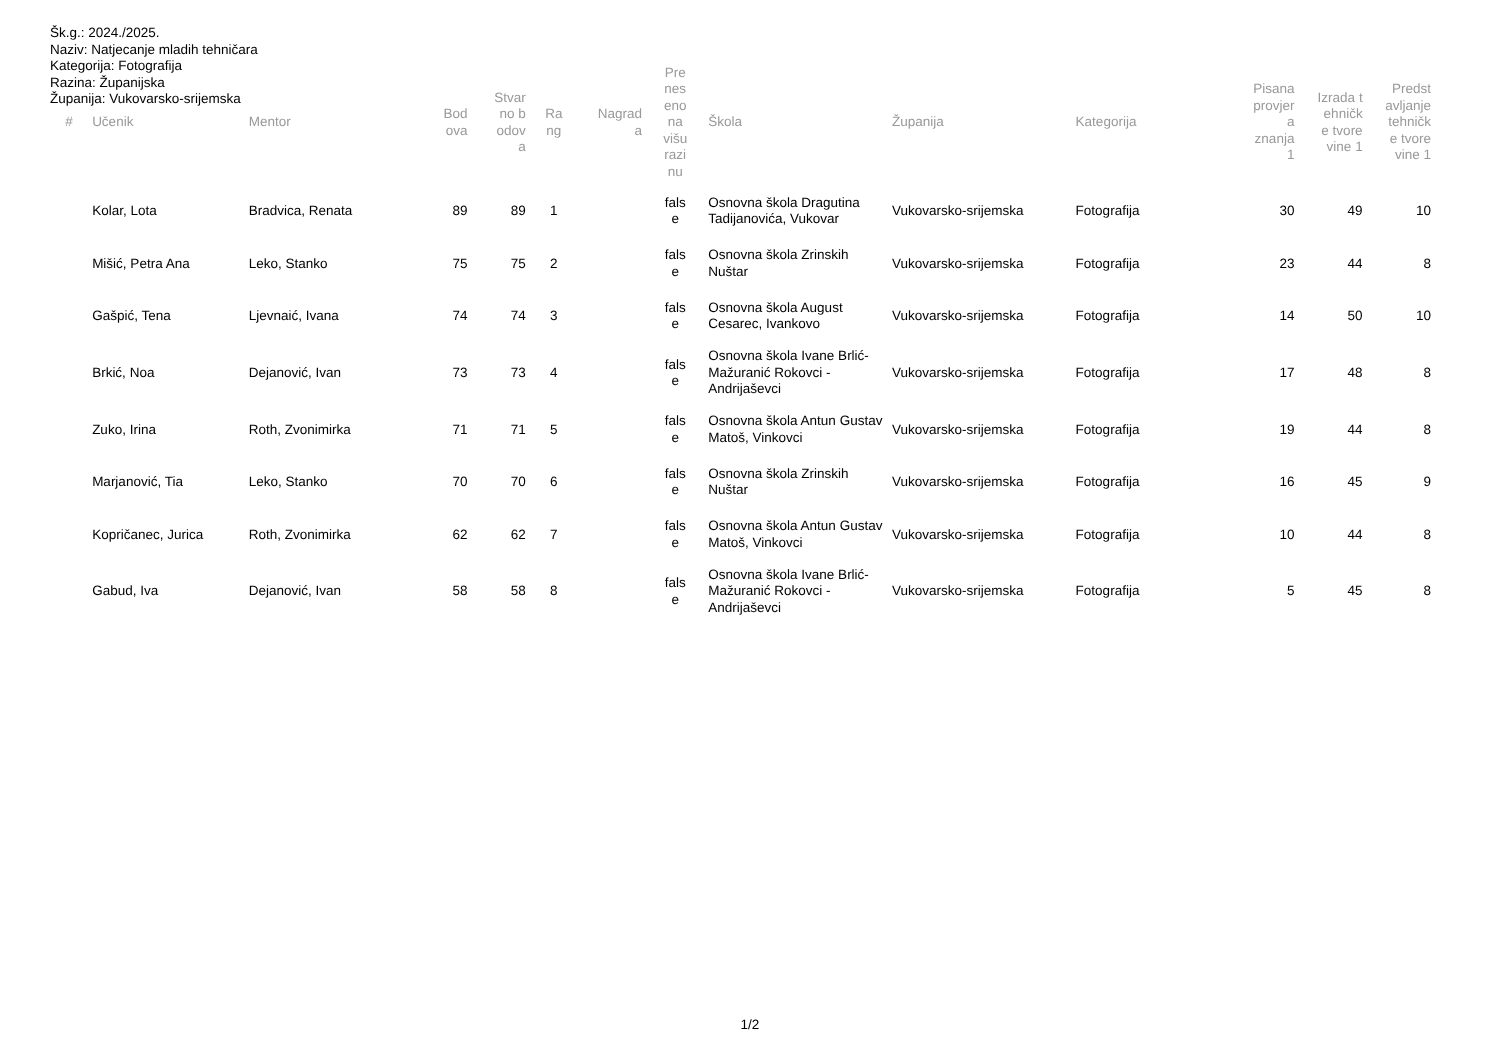Šk.g.: 2024./2025.
Naziv: Natjecanje mladih tehničara
Kategorija: Fotografija
Razina: Županijska
Županija: Vukovarsko-srijemska
| # | Učenik | Mentor | Bod ova | Stvar no b odov a | Ra ng | Nagrad a | Pre nes eno na višu razi nu | Škola | Županija | Kategorija | Pisana provjer a znanja 1 | Izrada t ehničk e tvore vine 1 | Predst avljanje tehničk e tvore vine 1 |
| --- | --- | --- | --- | --- | --- | --- | --- | --- | --- | --- | --- | --- | --- |
| | Kolar, Lota | Bradvica, Renata | 89 | 89 | 1 | | fals e | Osnovna škola Dragutina Tadijanovića, Vukovar | Vukovarsko-srijemska | Fotografija | 30 | 49 | 10 |
| | Mišić, Petra Ana | Leko, Stanko | 75 | 75 | 2 | | fals e | Osnovna škola Zrinskih Nuštar | Vukovarsko-srijemska | Fotografija | 23 | 44 | 8 |
| | Gašpić, Tena | Ljevnaić, Ivana | 74 | 74 | 3 | | fals e | Osnovna škola August Cesarec, Ivankovo | Vukovarsko-srijemska | Fotografija | 14 | 50 | 10 |
| | Brkić, Noa | Dejanović, Ivan | 73 | 73 | 4 | | fals e | Osnovna škola Ivane Brlić-Mažuranić Rokovci - Andrijaševci | Vukovarsko-srijemska | Fotografija | 17 | 48 | 8 |
| | Zuko, Irina | Roth, Zvonimirka | 71 | 71 | 5 | | fals e | Osnovna škola Antun Gustav Matoš, Vinkovci | Vukovarsko-srijemska | Fotografija | 19 | 44 | 8 |
| | Marjanović, Tia | Leko, Stanko | 70 | 70 | 6 | | fals e | Osnovna škola Zrinskih Nuštar | Vukovarsko-srijemska | Fotografija | 16 | 45 | 9 |
| | Kopričanec, Jurica | Roth, Zvonimirka | 62 | 62 | 7 | | fals e | Osnovna škola Antun Gustav Matoš, Vinkovci | Vukovarsko-srijemska | Fotografija | 10 | 44 | 8 |
| | Gabud, Iva | Dejanović, Ivan | 58 | 58 | 8 | | fals e | Osnovna škola Ivane Brlić-Mažuranić Rokovci - Andrijaševci | Vukovarsko-srijemska | Fotografija | 5 | 45 | 8 |
1/2